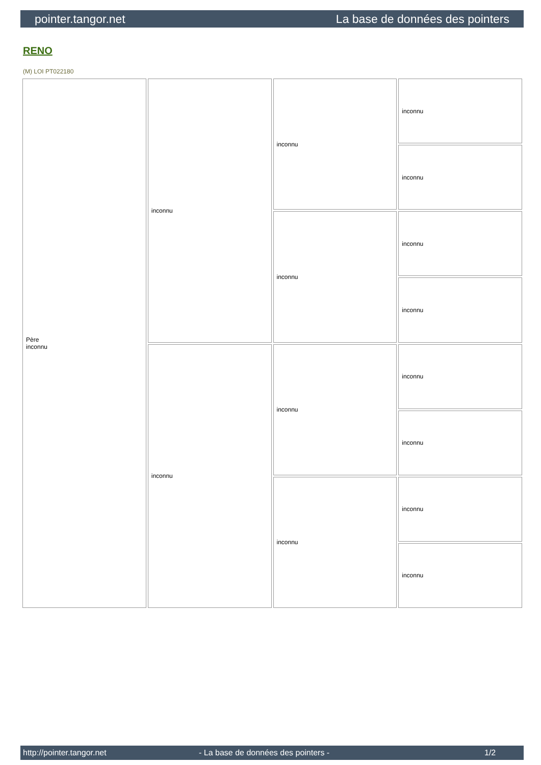pointer.tangor.net La base de données des pointers
RENO
(M) LOI PT022180
| Père inconnu | inconnu | inconnu | inconnu |
| | | | inconnu |
| | | inconnu | inconnu |
| | | | inconnu |
| | inconnu | inconnu | inconnu |
| | | | inconnu |
| | | inconnu | inconnu |
| | | | inconnu |
http://pointer.tangor.net - La base de données des pointers - 1/2